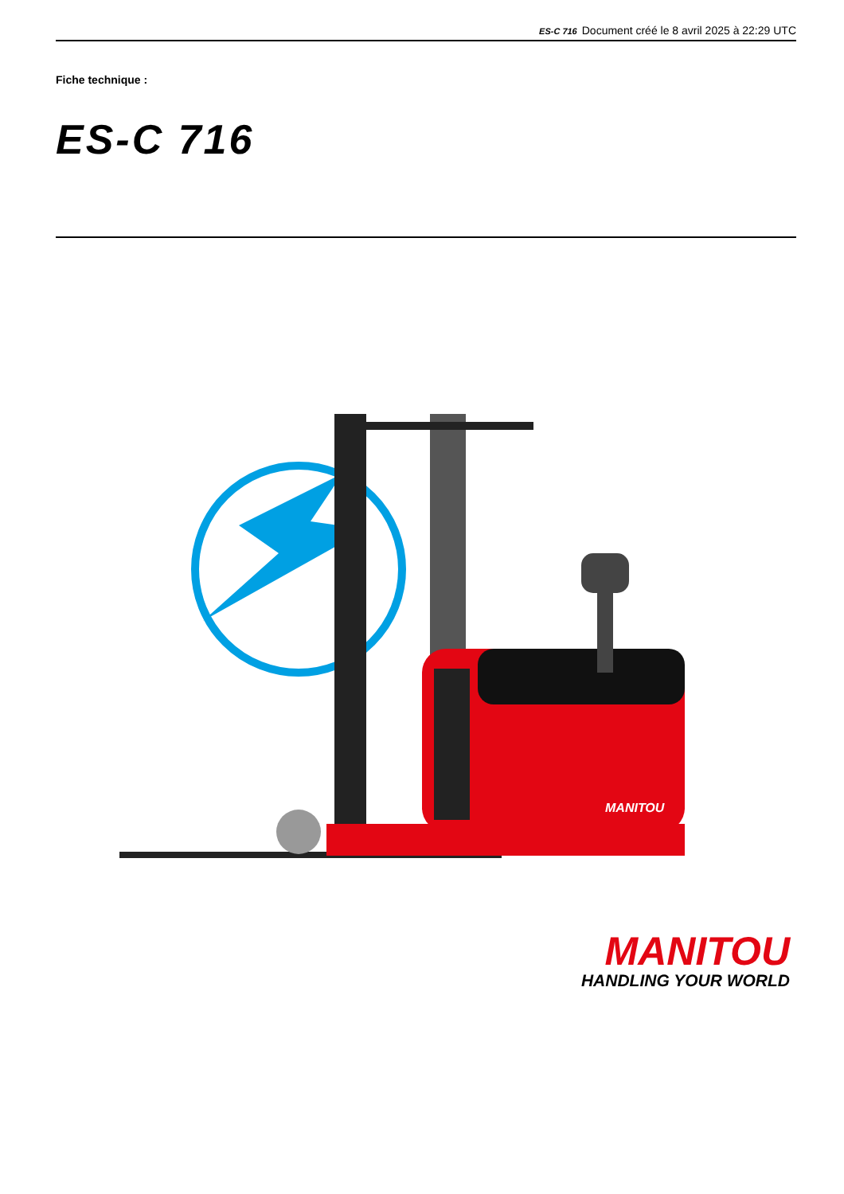ES-C 716 Document créé le 8 avril 2025 à 22:29 UTC
Fiche technique :
ES-C 716
MANITOU
MANITOU
HANDLING YOUR WORLD